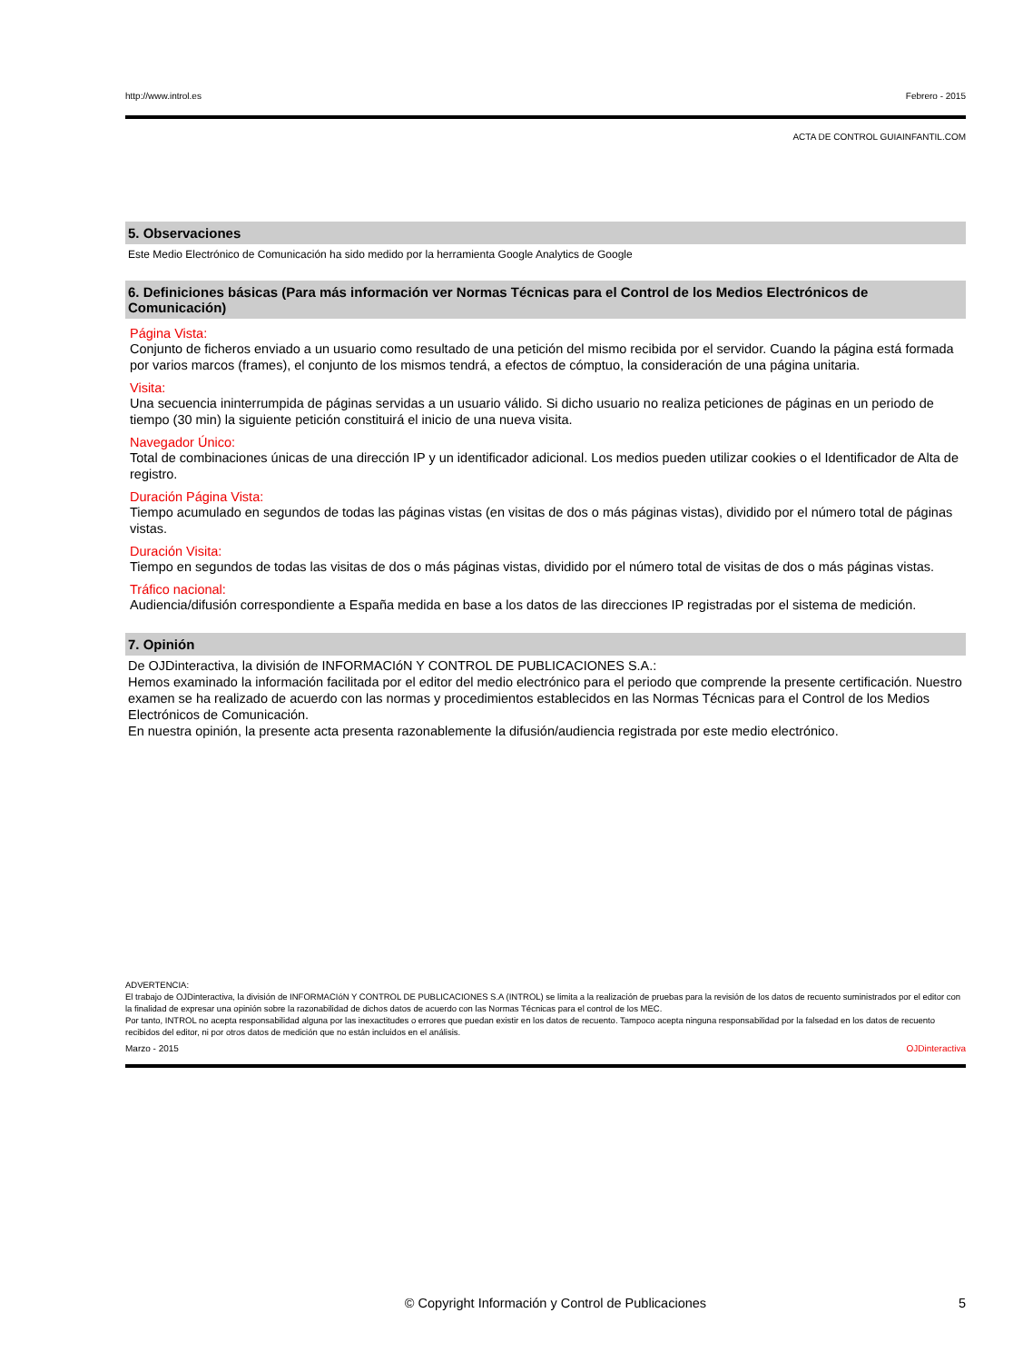http://www.introl.es Febrero - 2015
ACTA DE CONTROL GUIAINFANTIL.COM
5. Observaciones
Este Medio Electrónico de Comunicación ha sido medido por la herramienta Google Analytics de Google
6. Definiciones básicas (Para más información ver Normas Técnicas para el Control de los Medios Electrónicos de Comunicación)
Página Vista:
Conjunto de ficheros enviado a un usuario como resultado de una petición del mismo recibida por el servidor. Cuando la página está formada por varios marcos (frames), el conjunto de los mismos tendrá, a efectos de cómptuo, la consideración de una página unitaria.
Visita:
Una secuencia ininterrumpida de páginas servidas a un usuario válido. Si dicho usuario no realiza peticiones de páginas en un periodo de tiempo (30 min) la siguiente petición constituirá el inicio de una nueva visita.
Navegador Único:
Total de combinaciones únicas de una dirección IP y un identificador adicional. Los medios pueden utilizar cookies o el Identificador de Alta de registro.
Duración Página Vista:
Tiempo acumulado en segundos de todas las páginas vistas (en visitas de dos o más páginas vistas), dividido por el número total de páginas vistas.
Duración Visita:
Tiempo en segundos de todas las visitas de dos o más páginas vistas, dividido por el número total de visitas de dos o más páginas vistas.
Tráfico nacional:
Audiencia/difusión correspondiente a España medida en base a los datos de las direcciones IP registradas por el sistema de medición.
7. Opinión
De OJDinteractiva, la división de INFORMACIóN Y CONTROL DE PUBLICACIONES S.A.:
Hemos examinado la información facilitada por el editor del medio electrónico para el periodo que comprende la presente certificación. Nuestro examen se ha realizado de acuerdo con las normas y procedimientos establecidos en las Normas Técnicas para el Control de los Medios Electrónicos de Comunicación.
En nuestra opinión, la presente acta presenta razonablemente la difusión/audiencia registrada por este medio electrónico.
ADVERTENCIA:
El trabajo de OJDinteractiva, la división de INFORMACIóN Y CONTROL DE PUBLICACIONES S.A (INTROL) se limita a la realización de pruebas para la revisión de los datos de recuento suministrados por el editor con la finalidad de expresar una opinión sobre la razonabilidad de dichos datos de acuerdo con las Normas Técnicas para el control de los MEC.
Por tanto, INTROL no acepta responsabilidad alguna por las inexactitudes o errores que puedan existir en los datos de recuento. Tampoco acepta ninguna responsabilidad por la falsedad en los datos de recuento recibidos del editor, ni por otros datos de medición que no están incluidos en el análisis.
Marzo - 2015 OJDinteractiva
© Copyright Información y Control de Publicaciones 5